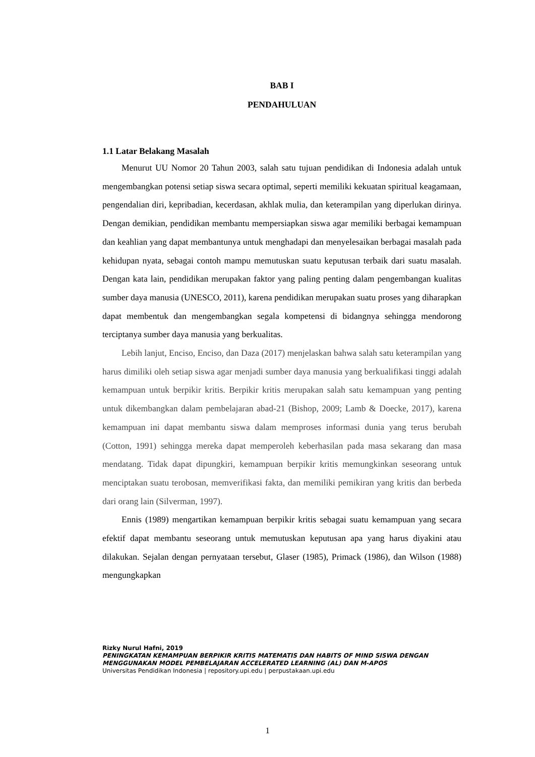BAB I
PENDAHULUAN
1.1 Latar Belakang Masalah
Menurut UU Nomor 20 Tahun 2003, salah satu tujuan pendidikan di Indonesia adalah untuk mengembangkan potensi setiap siswa secara optimal, seperti memiliki kekuatan spiritual keagamaan, pengendalian diri, kepribadian, kecerdasan, akhlak mulia, dan keterampilan yang diperlukan dirinya. Dengan demikian, pendidikan membantu mempersiapkan siswa agar memiliki berbagai kemampuan dan keahlian yang dapat membantunya untuk menghadapi dan menyelesaikan berbagai masalah pada kehidupan nyata, sebagai contoh mampu memutuskan suatu keputusan terbaik dari suatu masalah. Dengan kata lain, pendidikan merupakan faktor yang paling penting dalam pengembangan kualitas sumber daya manusia (UNESCO, 2011), karena pendidikan merupakan suatu proses yang diharapkan dapat membentuk dan mengembangkan segala kompetensi di bidangnya sehingga mendorong terciptanya sumber daya manusia yang berkualitas.
Lebih lanjut, Enciso, Enciso, dan Daza (2017) menjelaskan bahwa salah satu keterampilan yang harus dimiliki oleh setiap siswa agar menjadi sumber daya manusia yang berkualifikasi tinggi adalah kemampuan untuk berpikir kritis. Berpikir kritis merupakan salah satu kemampuan yang penting untuk dikembangkan dalam pembelajaran abad-21 (Bishop, 2009; Lamb & Doecke, 2017), karena kemampuan ini dapat membantu siswa dalam memproses informasi dunia yang terus berubah (Cotton, 1991) sehingga mereka dapat memperoleh keberhasilan pada masa sekarang dan masa mendatang. Tidak dapat dipungkiri, kemampuan berpikir kritis memungkinkan seseorang untuk menciptakan suatu terobosan, memverifikasi fakta, dan memiliki pemikiran yang kritis dan berbeda dari orang lain (Silverman, 1997).
Ennis (1989) mengartikan kemampuan berpikir kritis sebagai suatu kemampuan yang secara efektif dapat membantu seseorang untuk memutuskan keputusan apa yang harus diyakini atau dilakukan. Sejalan dengan pernyataan tersebut, Glaser (1985), Primack (1986), dan Wilson (1988) mengungkapkan
Rizky Nurul Hafni, 2019
PENINGKATAN KEMAMPUAN BERPIKIR KRITIS MATEMATIS DAN HABITS OF MIND SISWA DENGAN MENGGUNAKAN MODEL PEMBELAJARAN ACCELERATED LEARNING (AL) DAN M-APOS
Universitas Pendidikan Indonesia | repository.upi.edu | perpustakaan.upi.edu
1